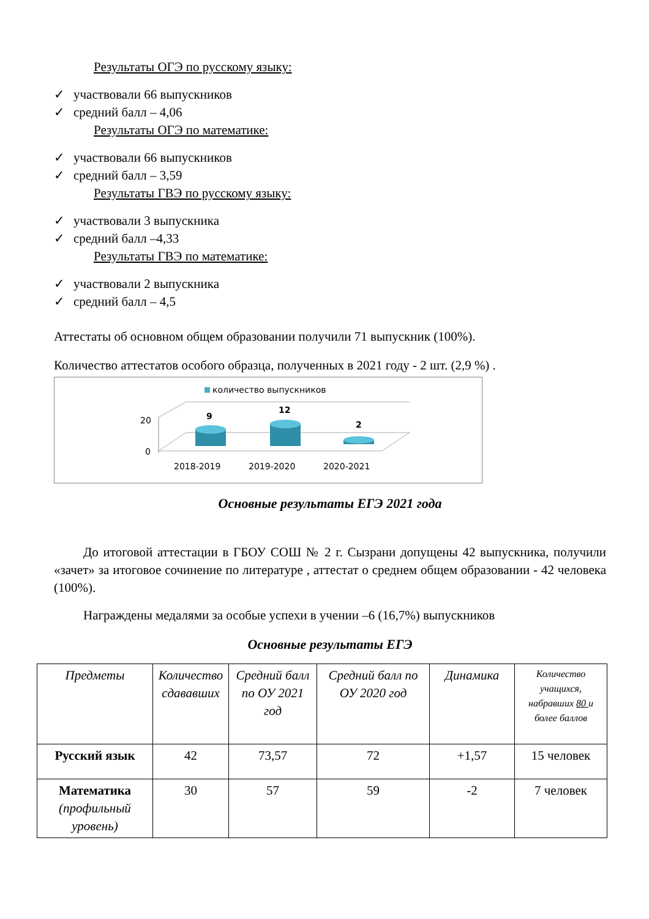Результаты ОГЭ по русскому языку:
✓ участвовали 66 выпускников
✓ средний балл – 4,06
Результаты ОГЭ по математике:
✓ участвовали 66 выпускников
✓ средний балл – 3,59
Результаты ГВЭ по русскому языку:
✓ участвовали 3 выпускника
✓ средний балл –4,33
Результаты ГВЭ по математике:
✓ участвовали 2 выпускника
✓ средний балл – 4,5
Аттестаты об основном общем образовании получили 71 выпускник (100%).
Количество аттестатов особого образца, полученных в 2021 году - 2 шт. (2,9 %) .
количество выпускников
20
0
9
12
2
2018-2019
2019-2020
2020-2021
Основные результаты ЕГЭ 2021 года
До итоговой аттестации в ГБОУ СОШ № 2 г. Сызрани допущены 42 выпускника, получили «зачет» за итоговое сочинение по литературе , аттестат о среднем общем образовании - 42 человека (100%).
Награждены медалями за особые успехи в учении –6 (16,7%) выпускников
Основные результаты ЕГЭ
| Предметы | Количество сдававших | Средний балл по ОУ 2021 год | Средний балл по ОУ 2020 год | Динамика | Количество учащихся, набравших 80 и более баллов |
| --- | --- | --- | --- | --- | --- |
| Русский язык | 42 | 73,57 | 72 | +1,57 | 15 человек |
| Математика (профильный уровень) | 30 | 57 | 59 | -2 | 7 человек |